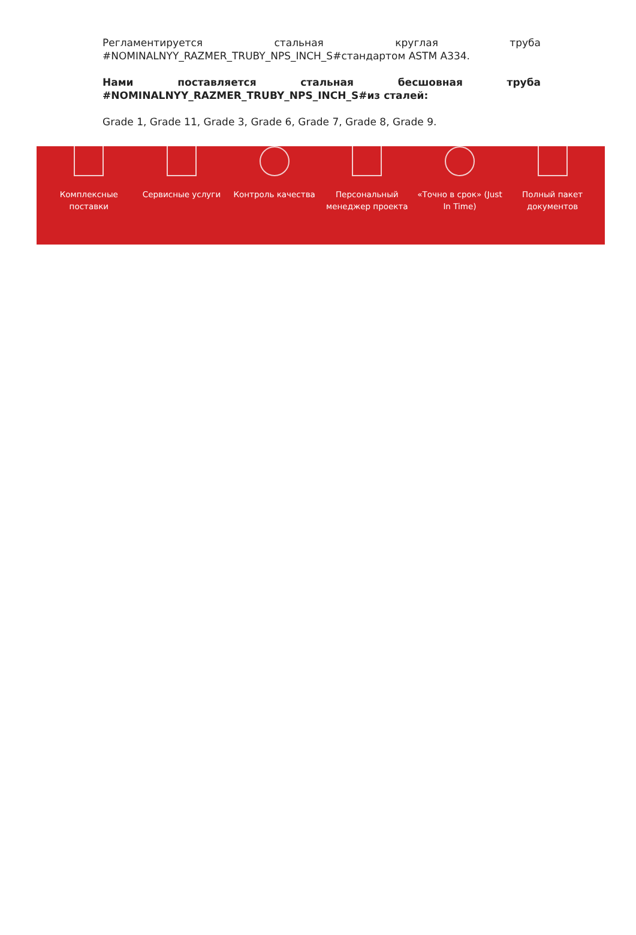Регламентируется стальная круглая труба #NOMINALNYY_RAZMER_TRUBY_NPS_INCH_S#стандартом ASTM A334.
Нами поставляется стальная бесшовная труба #NOMINALNYY_RAZMER_TRUBY_NPS_INCH_S#из сталей:
Grade 1, Grade 11, Grade 3, Grade 6, Grade 7, Grade 8, Grade 9.
Комплексные поставки
Сервисные услуги Контроль качества Персональный менеджер проекта
«Точно в срок» (Just In Time)
Полный пакет документов